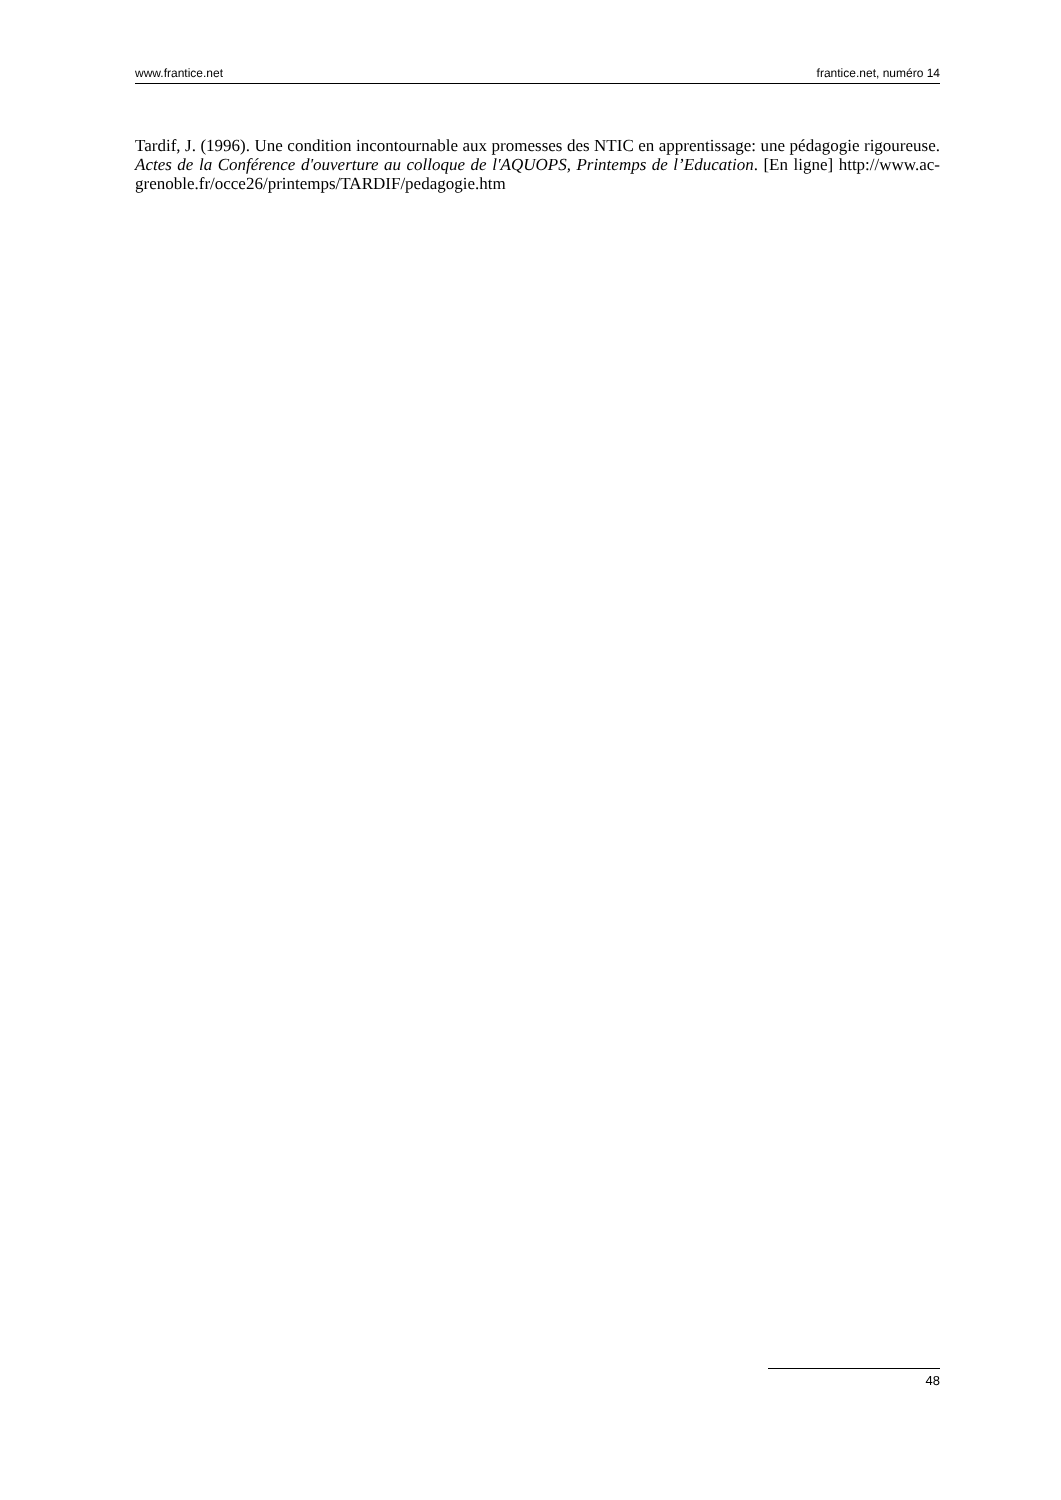www.frantice.net frantice.net, numéro 14
Tardif, J. (1996). Une condition incontournable aux promesses des NTIC en apprentissage: une pédagogie rigoureuse. Actes de la Conférence d'ouverture au colloque de l'AQUOPS, Printemps de l’Education. [En ligne] http://www.ac-grenoble.fr/occe26/printemps/TARDIF/pedagogie.htm
48